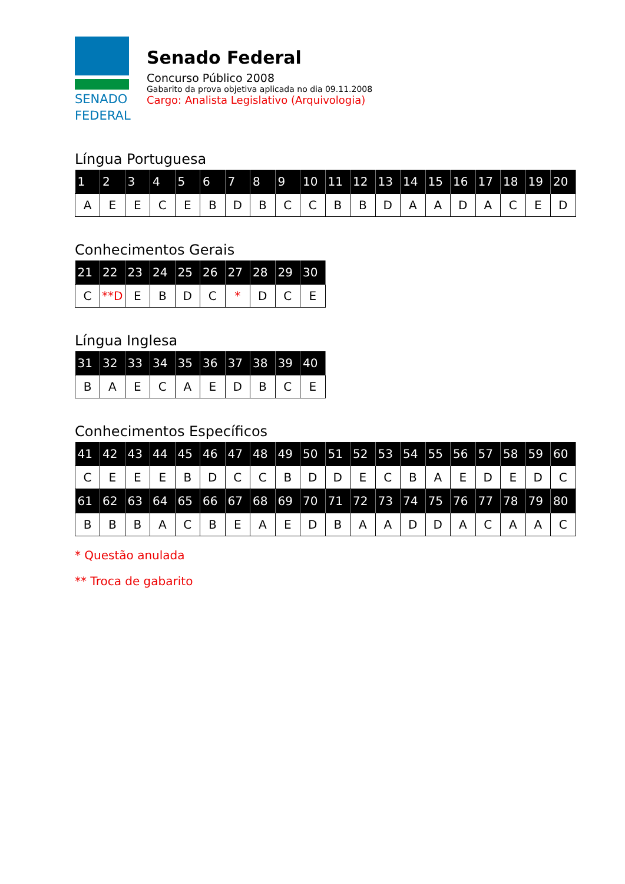SENADO
FEDERAL
Senado Federal
Concurso Público 2008
Gabarito da prova objetiva aplicada no dia 09.11.2008
Cargo: Analista Legislativo (Arquivologia)
Língua Portuguesa
| 1 | 2 | 3 | 4 | 5 | 6 | 7 | 8 | 9 | 10 | 11 | 12 | 13 | 14 | 15 | 16 | 17 | 18 | 19 | 20 |
| --- | --- | --- | --- | --- | --- | --- | --- | --- | --- | --- | --- | --- | --- | --- | --- | --- | --- | --- | --- |
| A | E | E | C | E | B | D | B | C | C | B | B | D | A | A | D | A | C | E | D |
Conhecimentos Gerais
| 21 | 22 | 23 | 24 | 25 | 26 | 27 | 28 | 29 | 30 |
| --- | --- | --- | --- | --- | --- | --- | --- | --- | --- |
| C | **D | E | B | D | C | * | D | C | E |
Língua Inglesa
| 31 | 32 | 33 | 34 | 35 | 36 | 37 | 38 | 39 | 40 |
| --- | --- | --- | --- | --- | --- | --- | --- | --- | --- |
| B | A | E | C | A | E | D | B | C | E |
Conhecimentos Específicos
| 41 | 42 | 43 | 44 | 45 | 46 | 47 | 48 | 49 | 50 | 51 | 52 | 53 | 54 | 55 | 56 | 57 | 58 | 59 | 60 |
| --- | --- | --- | --- | --- | --- | --- | --- | --- | --- | --- | --- | --- | --- | --- | --- | --- | --- | --- | --- |
| C | E | E | E | B | D | C | C | B | D | D | E | C | B | A | E | D | E | D | C |
| 61 | 62 | 63 | 64 | 65 | 66 | 67 | 68 | 69 | 70 | 71 | 72 | 73 | 74 | 75 | 76 | 77 | 78 | 79 | 80 |
| B | B | B | A | C | B | E | A | E | D | B | A | A | D | D | A | C | A | A | C |
* Questão anulada
** Troca de gabarito